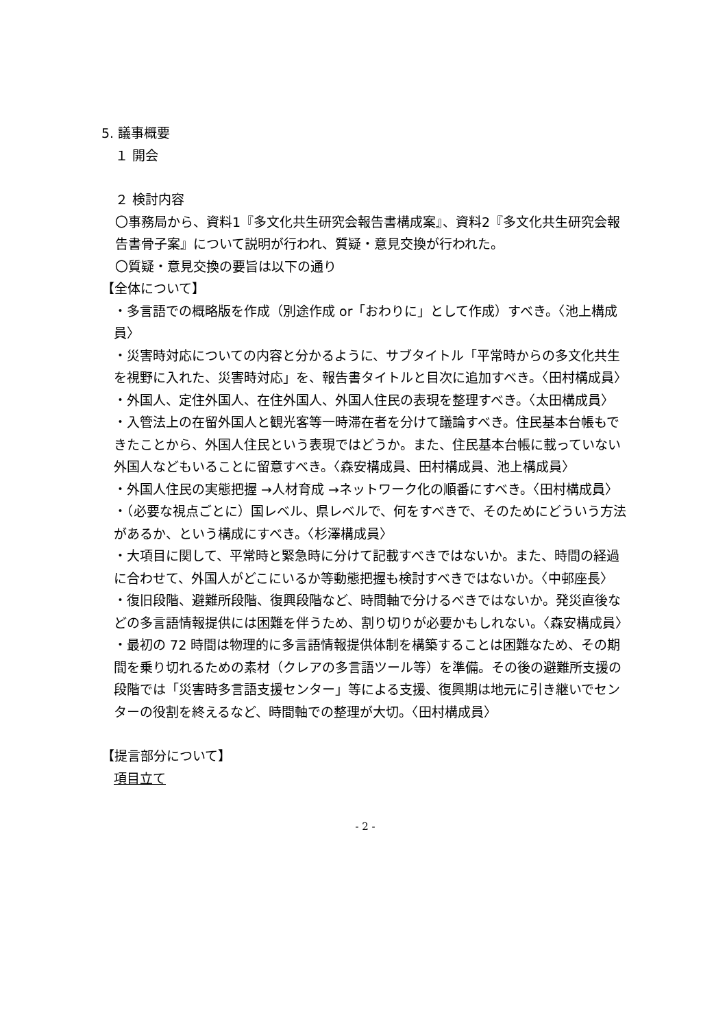5. 議事概要
１ 開会
２ 検討内容
〇事務局から、資料1『多文化共生研究会報告書構成案』、資料2『多文化共生研究会報告書骨子案』について説明が行われ、質疑・意見交換が行われた。
〇質疑・意見交換の要旨は以下の通り
【全体について】
・多言語での概略版を作成（別途作成 or「おわりに」として作成）すべき。〈池上構成員〉
・災害時対応についての内容と分かるように、サブタイトル「平常時からの多文化共生を視野に入れた、災害時対応」を、報告書タイトルと目次に追加すべき。〈田村構成員〉
・外国人、定住外国人、在住外国人、外国人住民の表現を整理すべき。〈太田構成員〉
・入管法上の在留外国人と観光客等一時滞在者を分けて議論すべき。住民基本台帳もできたことから、外国人住民という表現ではどうか。また、住民基本台帳に載っていない外国人などもいることに留意すべき。〈森安構成員、田村構成員、池上構成員〉
・外国人住民の実態把握 →人材育成 →ネットワーク化の順番にすべき。〈田村構成員〉
・（必要な視点ごとに）国レベル、県レベルで、何をすべきで、そのためにどういう方法があるか、という構成にすべき。〈杉澤構成員〉
・大項目に関して、平常時と緊急時に分けて記載すべきではないか。また、時間の経過に合わせて、外国人がどこにいるか等動態把握も検討すべきではないか。〈中邨座長〉
・復旧段階、避難所段階、復興段階など、時間軸で分けるべきではないか。発災直後などの多言語情報提供には困難を伴うため、割り切りが必要かもしれない。〈森安構成員〉
・最初の 72 時間は物理的に多言語情報提供体制を構築することは困難なため、その期間を乗り切れるための素材（クレアの多言語ツール等）を準備。その後の避難所支援の段階では「災害時多言語支援センター」等による支援、復興期は地元に引き継いでセンターの役割を終えるなど、時間軸での整理が大切。〈田村構成員〉
【提言部分について】
項目立て
- 2 -